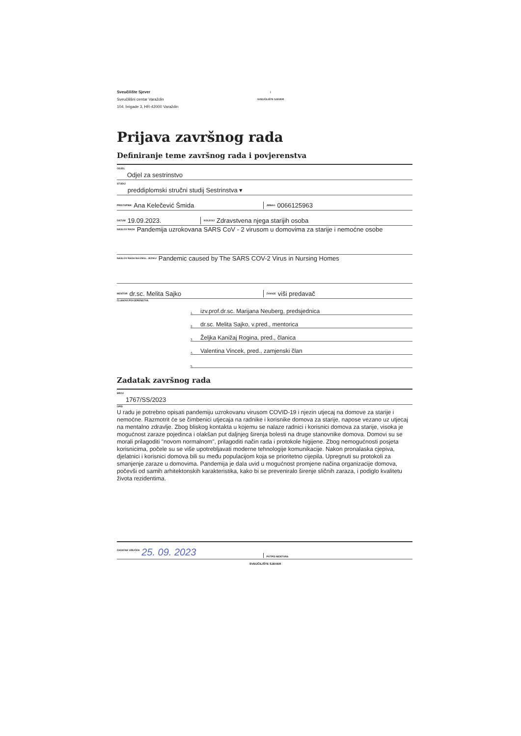Sveučilište Sjever
Sveučilišni centar Varaždin
104. brigade 3, HR-42000 Varaždin
|
SVEUČILIŠTE SJEVER
Prijava završnog rada
Definiranje teme završnog rada i povjerenstva
ODJEL Odjel za sestrinstvo
STUDIJ preddiplomski stručni studij Sestrinstva ▾
PRISTUPNIK Ana Kelečević Šmida
JMBAG 0066125963
DATUM 19.09.2023.
KOLEGIJ Zdravstvena njega starijih osoba
NASLOV RADA Pandemija uzrokovana SARS CoV - 2 virusom u domovima za starije i nemoćne osobe
NASLOV RADA NA ENGL. JEZIKU Pandemic caused by The SARS COV-2 Virus in Nursing Homes
MENTOR dr.sc. Melita Sajko
ZVANJE viši predavač
ČLANOVI POVJERENSTVA
1. izv.prof.dr.sc. Marijana Neuberg, predsjednica
2. dr.sc. Melita Sajko, v.pred., mentorica
3. Željka Kanižaj Rogina, pred., članica
4. Valentina Vincek, pred., zamjenski član
5.
Zadatak završnog rada
BROJ 1767/SS/2023
OPIS
U radu je potrebno opisati pandemiju uzrokovanu virusom COVID-19 i njezin utjecaj na domove za starije i nemoćne. Razmotrit će se čimbenici utjecaja na radnike i korisnike domova za starije, napose vezano uz utjecaj na mentalno zdravlje. Zbog bliskog kontakta u kojemu se nalaze radnici i korisnici domova za starije, visoka je mogućnost zaraze pojedinca i olakšan put daljnjeg širenja bolesti na druge stanovnike domova. Domovi su se morali prilagoditi "novom normalnom", prilagoditi način rada i protokole higijene. Zbog nemogućnosti posjeta korisnicima, počele su se više upotrebljavati moderne tehnologije komunikacije. Nakon pronalaska cjepiva, djelatnici i korisnici domova bili su među populacijom koja se prioritetno cijepila. Upregnuti su protokoli za smanjenje zaraze u domovima. Pandemija je dala uvid u mogućnost promjene načina organizacije domova, počevši od samih arhitektonskih karakteristika, kako bi se preveniralo širenje sličnih zaraza, i podiglo kvalitetu života rezidentima.
ZADATAK URUČEN 25. 09. 2023
POTPIS MENTORA
SVEUČILIŠTE SJEVER